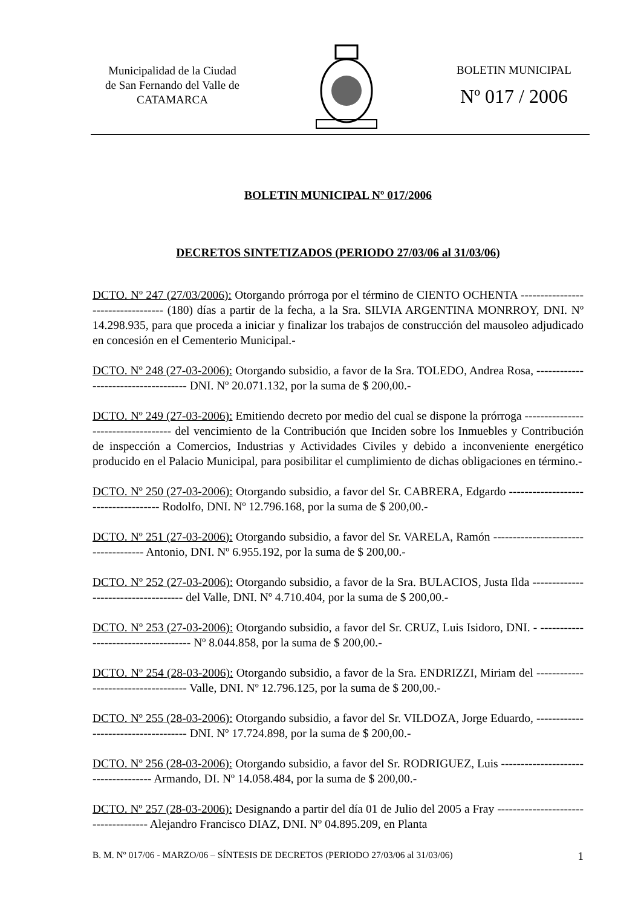Municipalidad de la Ciudad
de San Fernando del Valle de
CATAMARCA
BOLETIN MUNICIPAL
Nº 017 / 2006
BOLETIN MUNICIPAL Nº 017/2006
DECRETOS SINTETIZADOS (PERIODO 27/03/06 al 31/03/06)
DCTO. Nº 247 (27/03/2006): Otorgando prórroga por el término de CIENTO OCHENTA ---------------------------------- (180) días a partir de la fecha, a la Sra. SILVIA ARGENTINA MONRROY, DNI. Nº 14.298.935, para que proceda a iniciar y finalizar los trabajos de construcción del mausoleo adjudicado en concesión en el Cementerio Municipal.-
DCTO. Nº 248 (27-03-2006): Otorgando subsidio, a favor de la Sra. TOLEDO, Andrea Rosa, ------------------------------------ DNI. Nº 20.071.132, por la suma de $ 200,00.-
DCTO. Nº 249 (27-03-2006): Emitiendo decreto por medio del cual se dispone la prórroga ----------------------------------- del vencimiento de la Contribución que Inciden sobre los Inmuebles y Contribución de inspección a Comercios, Industrias y Actividades Civiles y debido a inconveniente energético producido en el Palacio Municipal, para posibilitar el cumplimiento de dichas obligaciones en término.-
DCTO. Nº 250 (27-03-2006): Otorgando subsidio, a favor del Sr. CABRERA, Edgardo ------------------------------------ Rodolfo, DNI. Nº 12.796.168, por la suma de $ 200,00.-
DCTO. Nº 251 (27-03-2006): Otorgando subsidio, a favor del Sr. VARELA, Ramón ------------------------------------ Antonio, DNI. Nº 6.955.192, por la suma de $ 200,00.-
DCTO. Nº 252 (27-03-2006): Otorgando subsidio, a favor de la Sra. BULACIOS, Justa Ilda ------------------------------------ del Valle, DNI. Nº 4.710.404, por la suma de $ 200,00.-
DCTO. Nº 253 (27-03-2006): Otorgando subsidio, a favor del Sr. CRUZ, Luis Isidoro, DNI. - ------------------------------------ Nº 8.044.858, por la suma de $ 200,00.-
DCTO. Nº 254 (28-03-2006): Otorgando subsidio, a favor de la Sra. ENDRIZZI, Miriam del ------------------------------------ Valle, DNI. Nº 12.796.125, por la suma de $ 200,00.-
DCTO. Nº 255 (28-03-2006): Otorgando subsidio, a favor del Sr. VILDOZA, Jorge Eduardo, ------------------------------------ DNI. Nº 17.724.898, por la suma de $ 200,00.-
DCTO. Nº 256 (28-03-2006): Otorgando subsidio, a favor del Sr. RODRIGUEZ, Luis ------------------------------------ Armando, DI. Nº 14.058.484, por la suma de $ 200,00.-
DCTO. Nº 257 (28-03-2006): Designando a partir del día 01 de Julio del 2005 a Fray ------------------------------------ Alejandro Francisco DIAZ, DNI. Nº 04.895.209, en Planta
B. M. Nº 017/06 - MARZO/06 – SÍNTESIS DE DECRETOS (PERIODO 27/03/06 al 31/03/06) 1